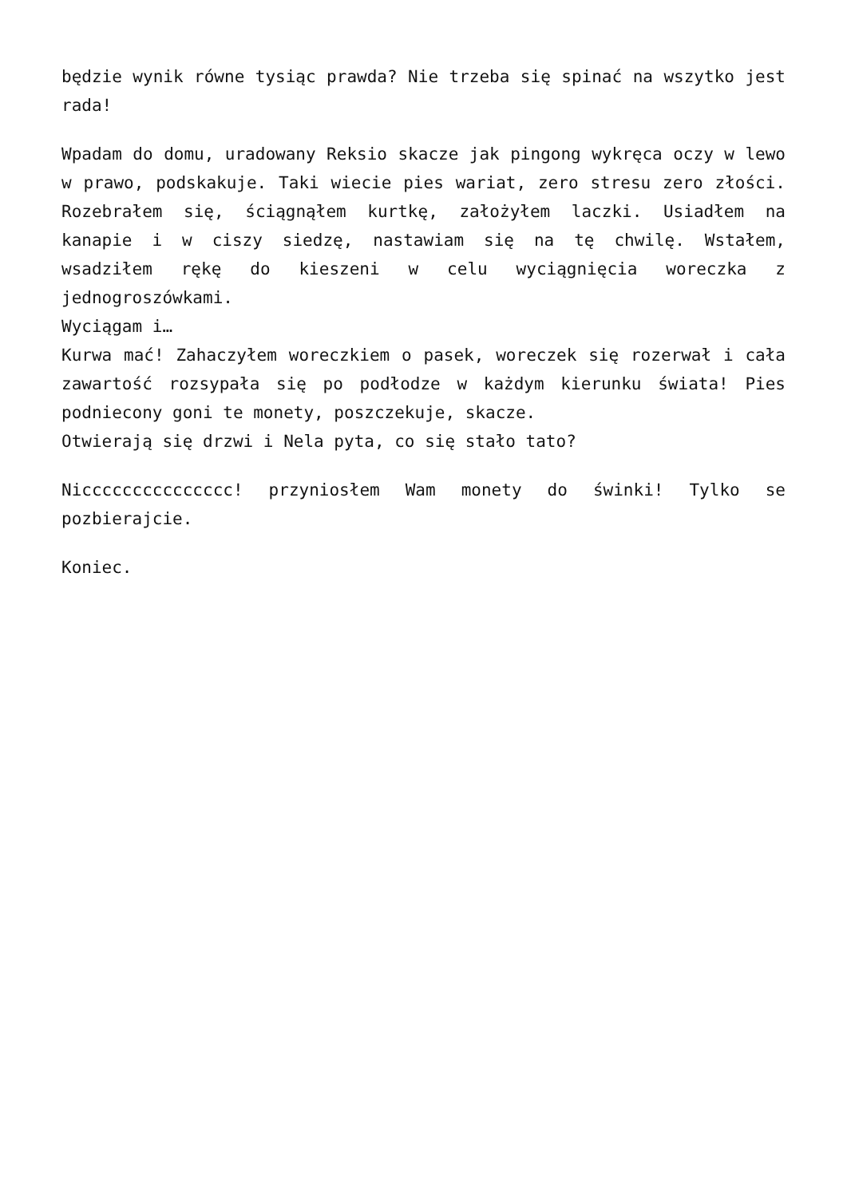będzie wynik równe tysiąc prawda? Nie trzeba się spinać na wszytko jest rada!
Wpadam do domu, uradowany Reksio skacze jak pingong wykręca oczy w lewo w prawo, podskakuje. Taki wiecie pies wariat, zero stresu zero złości. Rozebrałem się, ściągnąłem kurtkę, założyłem laczki. Usiadłem na kanapie i w ciszy siedzę, nastawiam się na tę chwilę. Wstałem, wsadziłem rękę do kieszeni w celu wyciągnięcia woreczka z jednogroszówkami.
Wyciągam i…
Kurwa mać! Zahaczyłem woreczkiem o pasek, woreczek się rozerwał i cała zawartość rozsypała się po podłodze w każdym kierunku świata! Pies podniecony goni te monety, poszczekuje, skacze.
Otwierają się drzwi i Nela pyta, co się stało tato?
Niccccccccccccccc! przyniosłem Wam monety do świnki! Tylko se pozbierajcie.
Koniec.